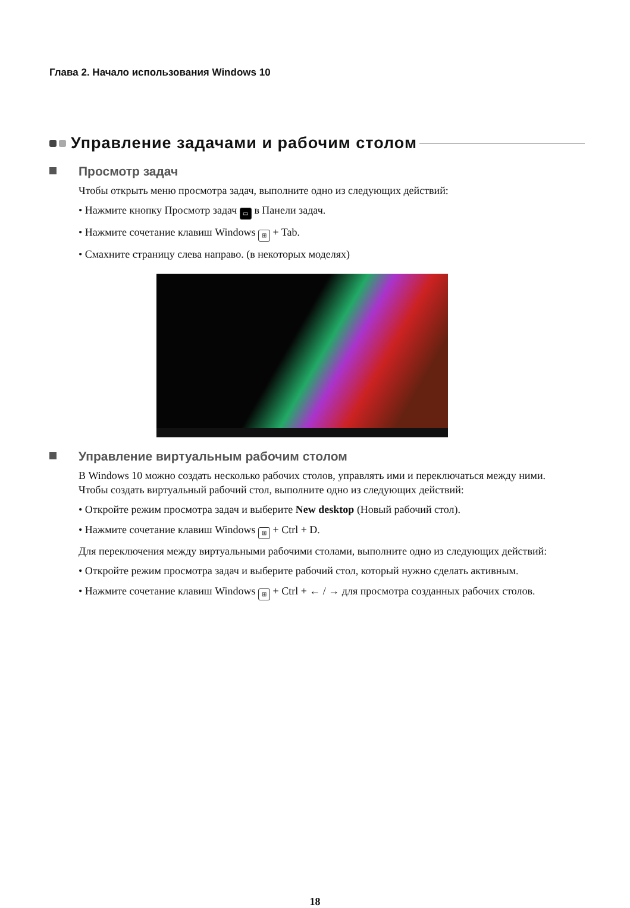Глава 2. Начало использования Windows 10
Управление задачами и рабочим столом
Просмотр задач
Чтобы открыть меню просмотра задач, выполните одно из следующих действий:
• Нажмите кнопку Просмотр задач ▭ в Панели задач.
• Нажмите сочетание клавиш Windows ⊞ + Tab.
• Смахните страницу слева направо. (в некоторых моделях)
Управление виртуальным рабочим столом
В Windows 10 можно создать несколько рабочих столов, управлять ими и переключаться между ними.
Чтобы создать виртуальный рабочий стол, выполните одно из следующих действий:
• Откройте режим просмотра задач и выберите New desktop (Новый рабочий стол).
• Нажмите сочетание клавиш Windows ⊞ + Ctrl + D.
Для переключения между виртуальными рабочими столами, выполните одно из следующих действий:
• Откройте режим просмотра задач и выберите рабочий стол, который нужно сделать активным.
• Нажмите сочетание клавиш Windows ⊞ + Ctrl + ← / → для просмотра созданных рабочих столов.
18